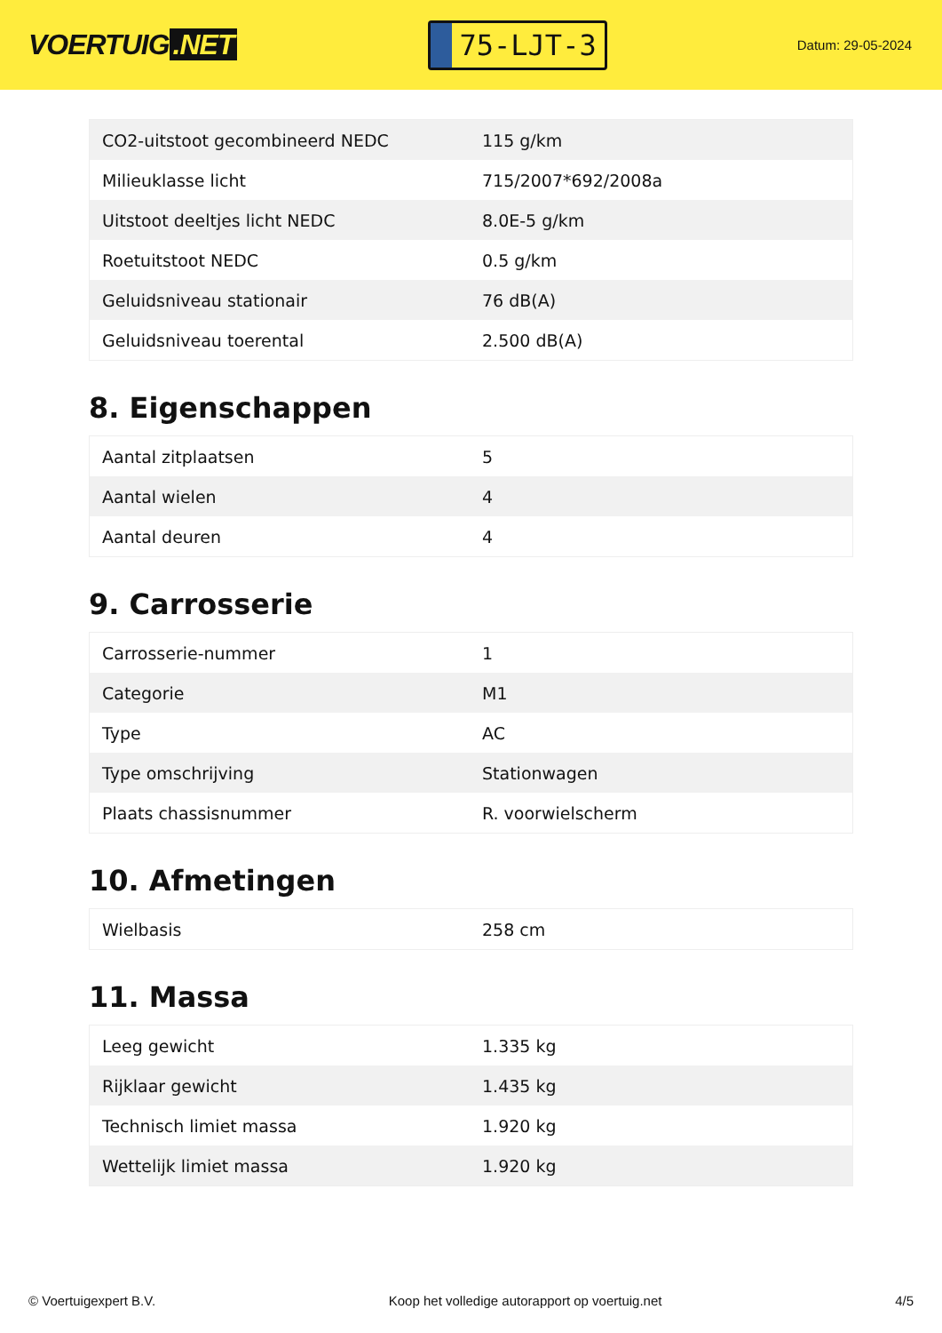VOERTUIG.NET
75-LJT-3
Datum: 29-05-2024
| CO2-uitstoot gecombineerd NEDC | 115 g/km |
| Milieuklasse licht | 715/2007*692/2008a |
| Uitstoot deeltjes licht NEDC | 8.0E-5 g/km |
| Roetuitstoot NEDC | 0.5 g/km |
| Geluidsniveau stationair | 76 dB(A) |
| Geluidsniveau toerental | 2.500 dB(A) |
8. Eigenschappen
| Aantal zitplaatsen | 5 |
| Aantal wielen | 4 |
| Aantal deuren | 4 |
9. Carrosserie
| Carrosserie-nummer | 1 |
| Categorie | M1 |
| Type | AC |
| Type omschrijving | Stationwagen |
| Plaats chassisnummer | R. voorwielscherm |
10. Afmetingen
| Wielbasis | 258 cm |
11. Massa
| Leeg gewicht | 1.335 kg |
| Rijklaar gewicht | 1.435 kg |
| Technisch limiet massa | 1.920 kg |
| Wettelijk limiet massa | 1.920 kg |
© Voertuigexpert B.V. Koop het volledige autorapport op voertuig.net 4/5